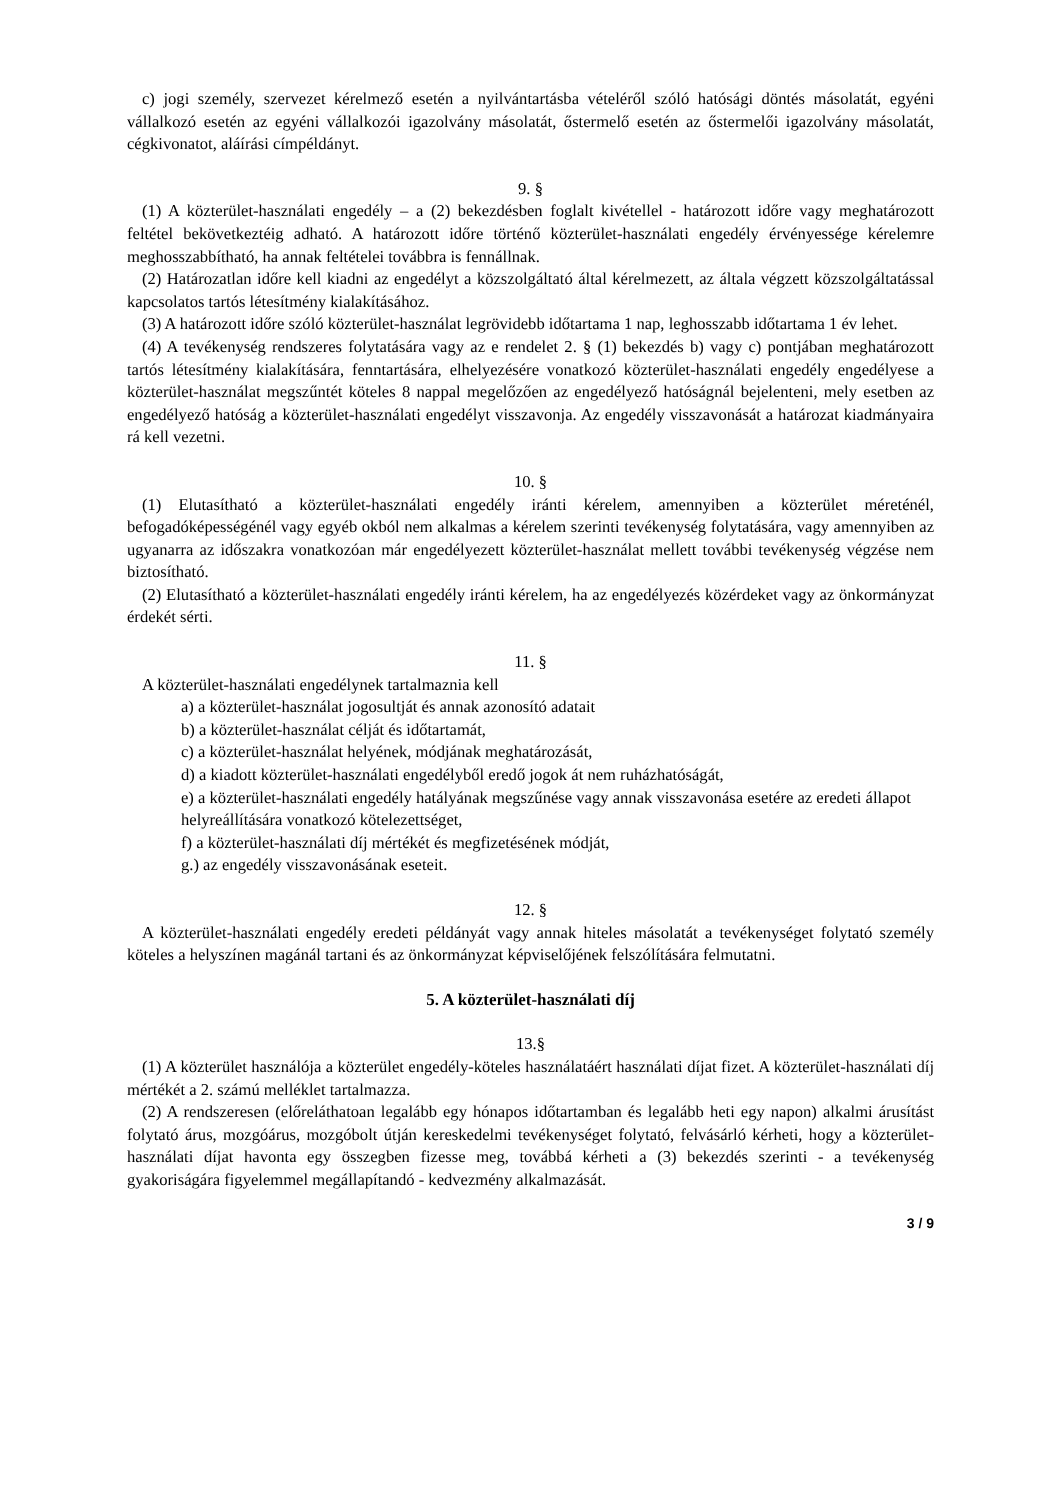c) jogi személy, szervezet kérelmező esetén a nyilvántartásba vételéről szóló hatósági döntés másolatát, egyéni vállalkozó esetén az egyéni vállalkozói igazolvány másolatát, őstermelő esetén az őstermelői igazolvány másolatát, cégkivonatot, aláírási címpéldányt.
9. §
(1) A közterület-használati engedély – a (2) bekezdésben foglalt kivétellel - határozott időre vagy meghatározott feltétel bekövetkeztéig adható. A határozott időre történő közterület-használati engedély érvényessége kérelemre meghosszabbítható, ha annak feltételei továbbra is fennállnak.
(2) Határozatlan időre kell kiadni az engedélyt a közszolgáltató által kérelmezett, az általa végzett közszolgáltatással kapcsolatos tartós létesítmény kialakításához.
(3) A határozott időre szóló közterület-használat legrövidebb időtartama 1 nap, leghosszabb időtartama 1 év lehet.
(4) A tevékenység rendszeres folytatására vagy az e rendelet 2. § (1) bekezdés b) vagy c) pontjában meghatározott tartós létesítmény kialakítására, fenntartására, elhelyezésére vonatkozó közterület-használati engedély engedélyese a közterület-használat megszűntét köteles 8 nappal megelőzően az engedélyező hatóságnál bejelenteni, mely esetben az engedélyező hatóság a közterület-használati engedélyt visszavonja. Az engedély visszavonását a határozat kiadmányaira rá kell vezetni.
10. §
(1) Elutasítható a közterület-használati engedély iránti kérelem, amennyiben a közterület méreténél, befogadóképességénél vagy egyéb okból nem alkalmas a kérelem szerinti tevékenység folytatására, vagy amennyiben az ugyanarra az időszakra vonatkozóan már engedélyezett közterület-használat mellett további tevékenység végzése nem biztosítható.
(2) Elutasítható a közterület-használati engedély iránti kérelem, ha az engedélyezés közérdeket vagy az önkormányzat érdekét sérti.
11. §
A közterület-használati engedélynek tartalmaznia kell
a) a közterület-használat jogosultját és annak azonosító adatait
b) a közterület-használat célját és időtartamát,
c) a közterület-használat helyének, módjának meghatározását,
d) a kiadott közterület-használati engedélyből eredő jogok át nem ruházhatóságát,
e) a közterület-használati engedély hatályának megszűnése vagy annak visszavonása esetére az eredeti állapot helyreállítására vonatkozó kötelezettséget,
f) a közterület-használati díj mértékét és megfizetésének módját,
g.) az engedély visszavonásának eseteit.
12. §
A közterület-használati engedély eredeti példányát vagy annak hiteles másolatát a tevékenységet folytató személy köteles a helyszínen magánál tartani és az önkormányzat képviselőjének felszólítására felmutatni.
5. A közterület-használati díj
13.§
(1) A közterület használója a közterület engedély-köteles használatáért használati díjat fizet. A közterület-használati díj mértékét a 2. számú melléklet tartalmazza.
(2) A rendszeresen (előreláthatoan legalább egy hónapos időtartamban és legalább heti egy napon) alkalmi árusítást folytató árus, mozgóárus, mozgóbolt útján kereskedelmi tevékenységet folytató, felvásárló kérheti, hogy a közterület-használati díjat havonta egy összegben fizesse meg, továbbá kérheti a (3) bekezdés szerinti - a tevékenység gyakoriságára figyelemmel megállapítandó - kedvezmény alkalmazását.
3 / 9